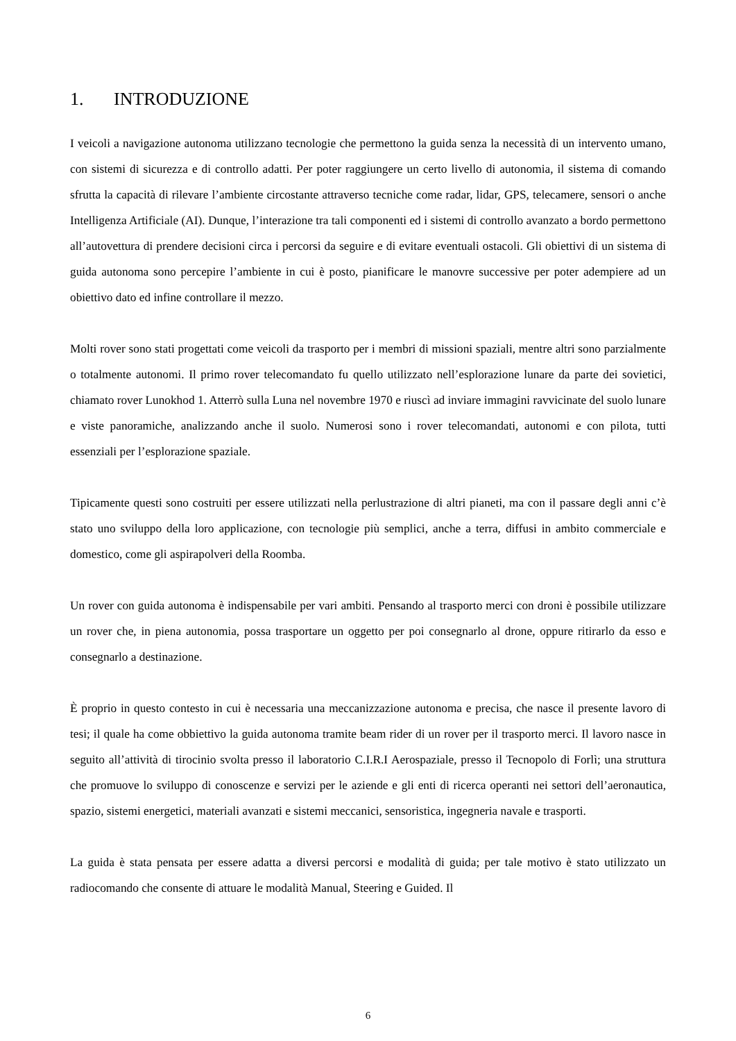1. INTRODUZIONE
I veicoli a navigazione autonoma utilizzano tecnologie che permettono la guida senza la necessità di un intervento umano, con sistemi di sicurezza e di controllo adatti. Per poter raggiungere un certo livello di autonomia, il sistema di comando sfrutta la capacità di rilevare l’ambiente circostante attraverso tecniche come radar, lidar, GPS, telecamere, sensori o anche Intelligenza Artificiale (AI). Dunque, l’interazione tra tali componenti ed i sistemi di controllo avanzato a bordo permettono all’autovettura di prendere decisioni circa i percorsi da seguire e di evitare eventuali ostacoli. Gli obiettivi di un sistema di guida autonoma sono percepire l’ambiente in cui è posto, pianificare le manovre successive per poter adempiere ad un obiettivo dato ed infine controllare il mezzo.
Molti rover sono stati progettati come veicoli da trasporto per i membri di missioni spaziali, mentre altri sono parzialmente o totalmente autonomi. Il primo rover telecomandato fu quello utilizzato nell’esplorazione lunare da parte dei sovietici, chiamato rover Lunokhod 1. Atterrò sulla Luna nel novembre 1970 e riuscì ad inviare immagini ravvicinate del suolo lunare e viste panoramiche, analizzando anche il suolo. Numerosi sono i rover telecomandati, autonomi e con pilota, tutti essenziali per l’esplorazione spaziale.
Tipicamente questi sono costruiti per essere utilizzati nella perlustrazione di altri pianeti, ma con il passare degli anni c’è stato uno sviluppo della loro applicazione, con tecnologie più semplici, anche a terra, diffusi in ambito commerciale e domestico, come gli aspirapolveri della Roomba.
Un rover con guida autonoma è indispensabile per vari ambiti. Pensando al trasporto merci con droni è possibile utilizzare un rover che, in piena autonomia, possa trasportare un oggetto per poi consegnarlo al drone, oppure ritirarlo da esso e consegnarlo a destinazione.
È proprio in questo contesto in cui è necessaria una meccanizzazione autonoma e precisa, che nasce il presente lavoro di tesi; il quale ha come obbiettivo la guida autonoma tramite beam rider di un rover per il trasporto merci. Il lavoro nasce in seguito all’attività di tirocinio svolta presso il laboratorio C.I.R.I Aerospaziale, presso il Tecnopolo di Forlì; una struttura che promuove lo sviluppo di conoscenze e servizi per le aziende e gli enti di ricerca operanti nei settori dell’aeronautica, spazio, sistemi energetici, materiali avanzati e sistemi meccanici, sensoristica, ingegneria navale e trasporti.
La guida è stata pensata per essere adatta a diversi percorsi e modalità di guida; per tale motivo è stato utilizzato un radiocomando che consente di attuare le modalità Manual, Steering e Guided. Il
6